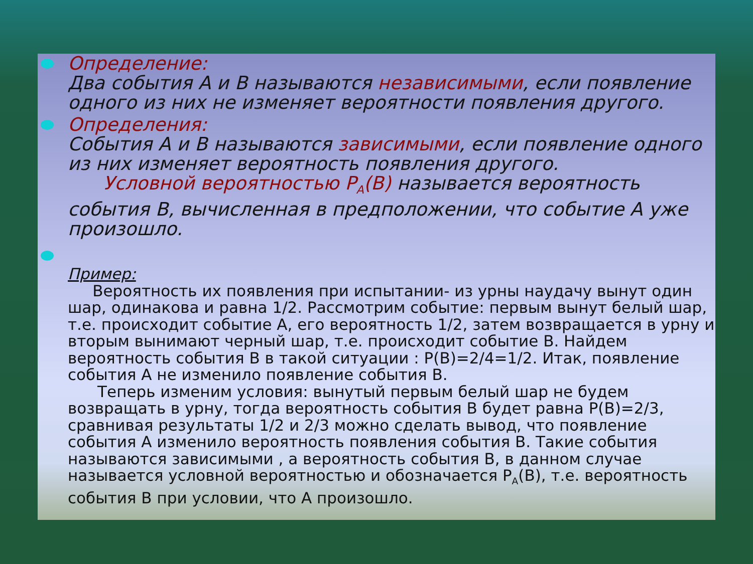Определение:
Два события А и В называются независимыми, если появление одного из них не изменяет вероятности появления другого.
Определения:
События А и В называются зависимыми, если появление одного из них изменяет вероятность появления другого.
Условной вероятностью P<sub>A</sub>(B) называется вероятность события В, вычисленная в предположении, что событие А уже произошло.
Пример:
Вероятность их появления при испытании- из урны наудачу вынут один шар, одинакова и равна 1/2. Рассмотрим событие: первым вынут белый шар, т.е. происходит событие А, его вероятность 1/2, затем возвращается в урну и вторым вынимают черный шар, т.е. происходит событие В. Найдем вероятность события В в такой ситуации : Р(В)=2/4=1/2. Итак, появление события А не изменило появление события В.
Теперь изменим условия: вынутый первым белый шар не будем возвращать в урну, тогда вероятность события В будет равна Р(В)=2/3, сравнивая результаты 1/2 и 2/3 можно сделать вывод, что появление события А изменило вероятность появления события В. Такие события называются зависимыми , а вероятность события В, в данном случае называется условной вероятностью и обозначается P<sub>A</sub>(B), т.е. вероятность события В при условии, что А произошло.